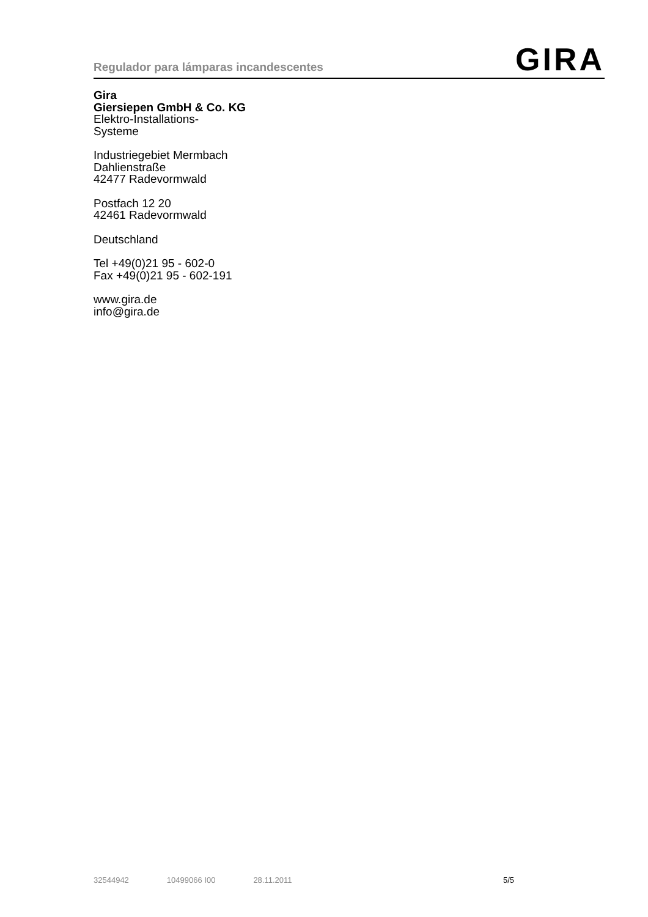Regulador para lámparas incandescentes
GIRA
Gira
Giersiepen GmbH & Co. KG
Elektro-Installations-
Systeme
Industriegebiet Mermbach
Dahlienstraße
42477 Radevormwald
Postfach 12 20
42461 Radevormwald
Deutschland
Tel +49(0)21 95 - 602-0
Fax +49(0)21 95 - 602-191
www.gira.de
info@gira.de
32544942 10499066 I00 28.11.2011 5/5